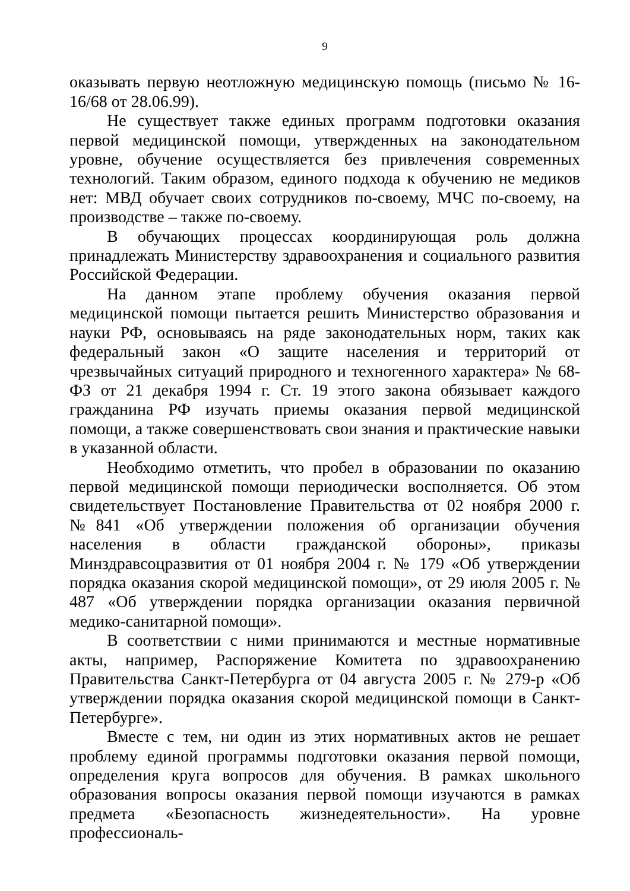9
оказывать первую неотложную медицинскую помощь (письмо № 16-16/68 от 28.06.99).
Не существует также единых программ подготовки оказания первой медицинской помощи, утвержденных на законодательном уровне, обучение осуществляется без привлечения современных технологий. Таким образом, единого подхода к обучению не медиков нет: МВД обучает своих сотрудников по-своему, МЧС по-своему, на производстве – также по-своему.
В обучающих процессах координирующая роль должна принадлежать Министерству здравоохранения и социального развития Российской Федерации.
На данном этапе проблему обучения оказания первой медицинской помощи пытается решить Министерство образования и науки РФ, основываясь на ряде законодательных норм, таких как федеральный закон «О защите населения и территорий от чрезвычайных ситуаций природного и техногенного характера» № 68-ФЗ от 21 декабря 1994 г. Ст. 19 этого закона обязывает каждого гражданина РФ изучать приемы оказания первой медицинской помощи, а также совершенствовать свои знания и практические навыки в указанной области.
Необходимо отметить, что пробел в образовании по оказанию первой медицинской помощи периодически восполняется. Об этом свидетельствует Постановление Правительства от 02 ноября 2000 г. №841 «Об утверждении положения об организации обучения населения в области гражданской обороны», приказы Минздравсоцразвития от 01 ноября 2004 г. № 179 «Об утверждении порядка оказания скорой медицинской помощи», от 29 июля 2005 г. № 487 «Об утверждении порядка организации оказания первичной медико-санитарной помощи».
В соответствии с ними принимаются и местные нормативные акты, например, Распоряжение Комитета по здравоохранению Правительства Санкт-Петербурга от 04 августа 2005 г. № 279-р «Об утверждении порядка оказания скорой медицинской помощи в Санкт-Петербурге».
Вместе с тем, ни один из этих нормативных актов не решает проблему единой программы подготовки оказания первой помощи, определения круга вопросов для обучения. В рамках школьного образования вопросы оказания первой помощи изучаются в рамках предмета «Безопасность жизнедеятельности». На уровне профессиональ-